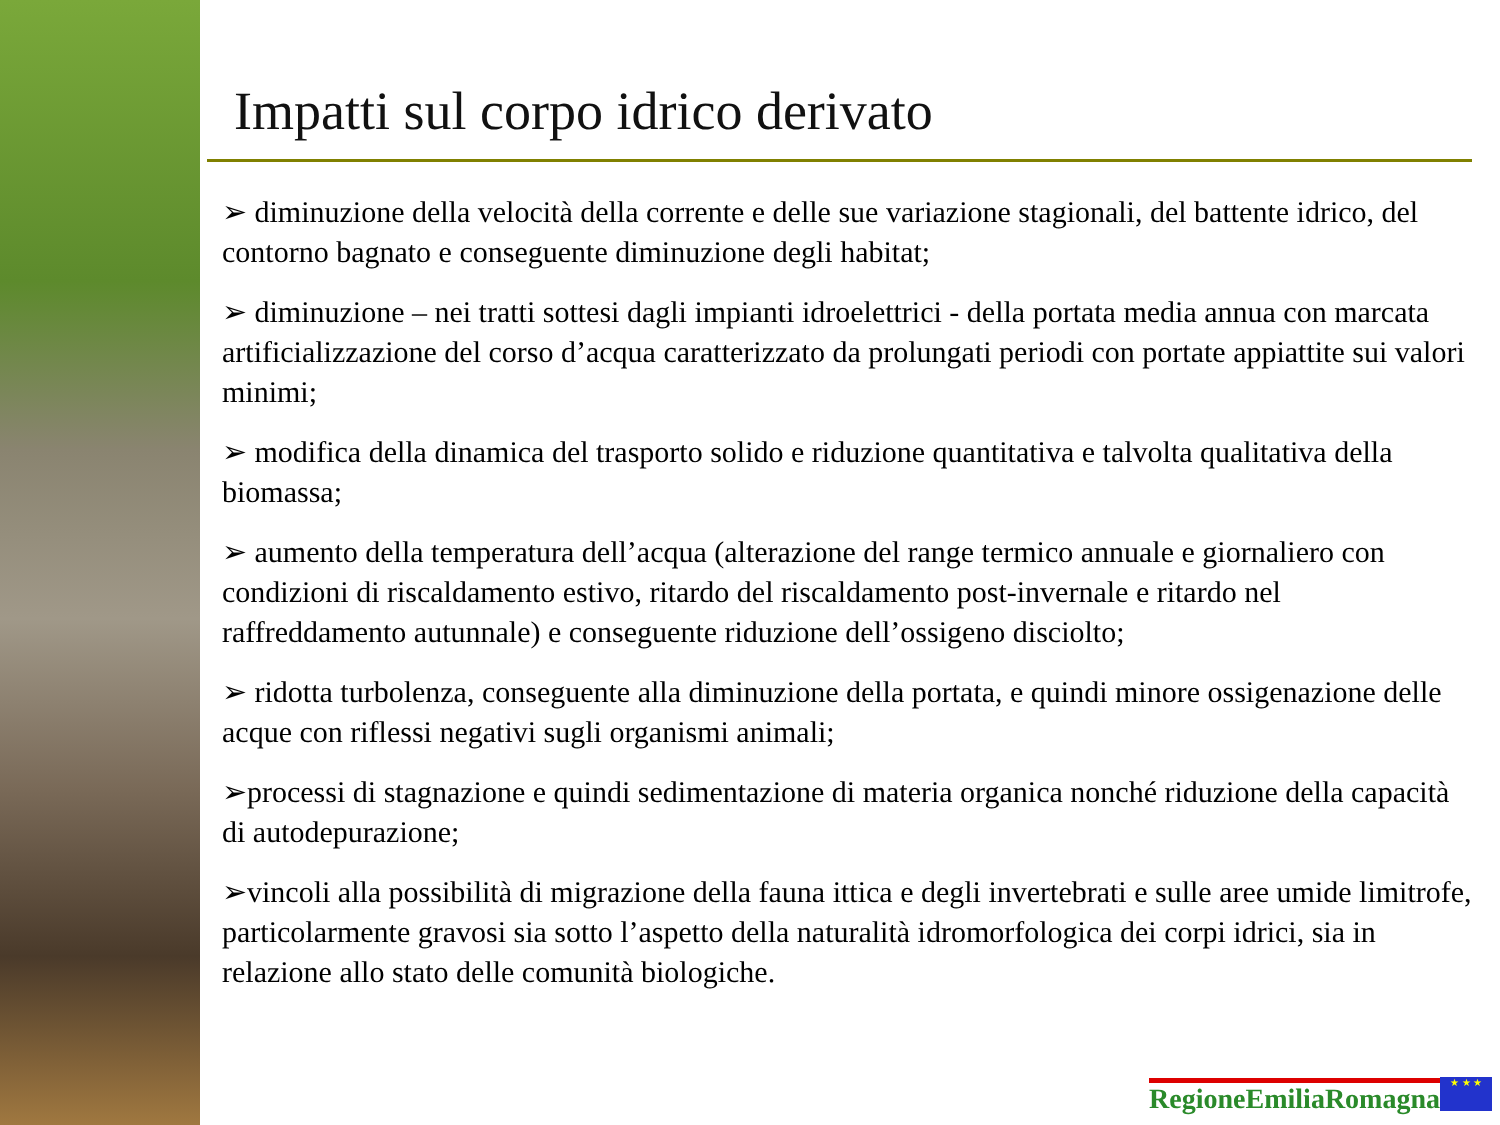Impatti sul corpo idrico derivato
➢ diminuzione della velocità della corrente e delle sue variazione stagionali, del battente idrico, del contorno bagnato e conseguente diminuzione degli habitat;
➢ diminuzione – nei tratti sottesi dagli impianti idroelettrici - della portata media annua con marcata artificializzazione del corso d’acqua caratterizzato da prolungati periodi con portate appiattite sui valori minimi;
➢ modifica della dinamica del trasporto solido e riduzione quantitativa e talvolta qualitativa della biomassa;
➢ aumento della temperatura dell’acqua (alterazione del range termico annuale e giornaliero con condizioni di riscaldamento estivo, ritardo del riscaldamento post-invernale e ritardo nel raffreddamento autunnale) e conseguente riduzione dell’ossigeno disciolto;
➢ ridotta turbolenza, conseguente alla diminuzione della portata, e quindi minore ossigenazione delle acque con riflessi negativi sugli organismi animali;
➢processi di stagnazione e quindi sedimentazione di materia organica nonché riduzione della capacità di autodepurazione;
➢vincoli alla possibilità di migrazione della fauna ittica e degli invertebrati e sulle aree umide limitrofe, particolarmente gravosi sia sotto l’aspetto della naturalità idromorfologica dei corpi idrici, sia in relazione allo stato delle comunità biologiche.
RegioneEmiliaRomagna ★ ★ ★